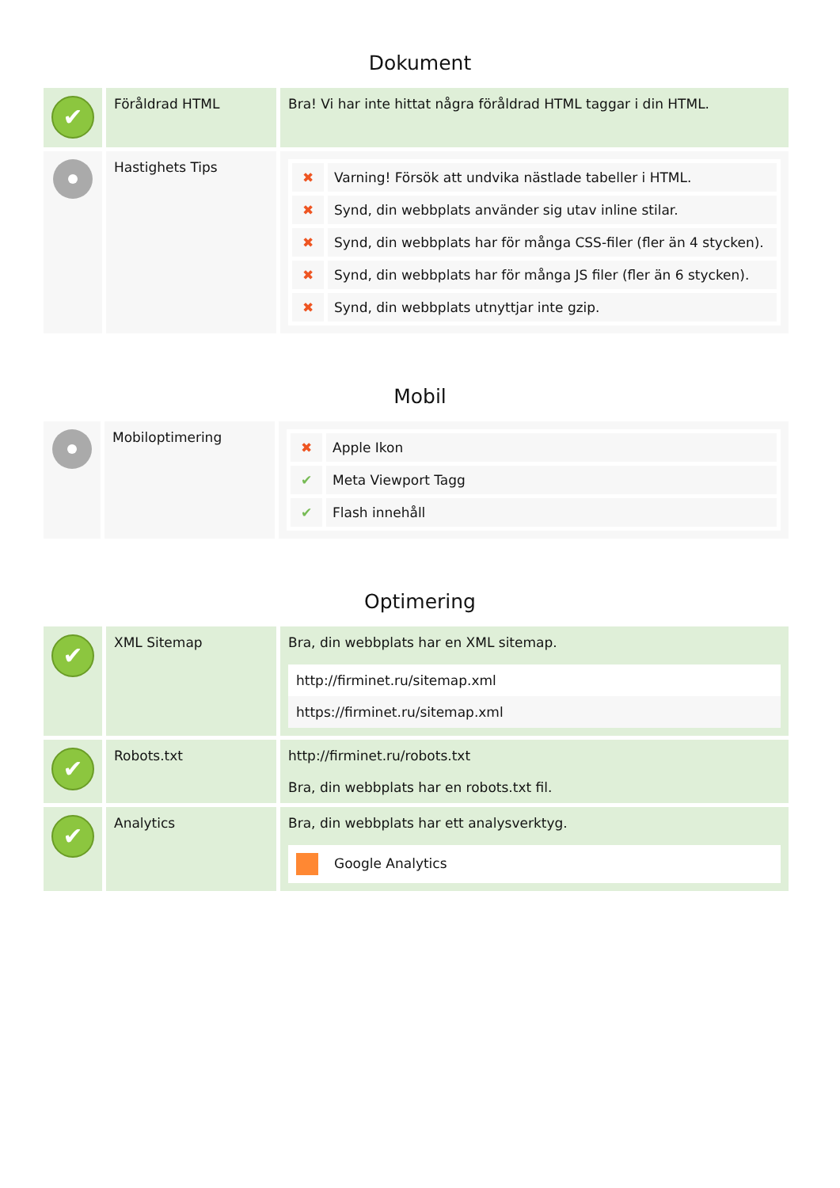Dokument
| ✔ | Föråldrad HTML | Bra! Vi har inte hittat några föråldrad HTML taggar i din HTML. |
| | Hastighets Tips | / ✖ / Varning! Försök att undvika nästlade tabeller i HTML. / / ✖ / Synd, din webbplats använder sig utav inline stilar. / / ✖ / Synd, din webbplats har för många CSS-filer (fler än 4 stycken). / / ✖ / Synd, din webbplats har för många JS filer (fler än 6 stycken). / / ✖ / Synd, din webbplats utnyttjar inte gzip. / |
Mobil
| | Mobiloptimering | / ✖ / Apple Ikon / / ✔ / Meta Viewport Tagg / / ✔ / Flash innehåll / |
Optimering
| ✔ | XML Sitemap | Bra, din webbplats har en XML sitemap. http://firminet.ru/sitemap.xml https://firminet.ru/sitemap.xml |
| ✔ | Robots.txt | http://firminet.ru/robots.txt Bra, din webbplats har en robots.txt fil. |
| ✔ | Analytics | Bra, din webbplats har ett analysverktyg. Google Analytics |